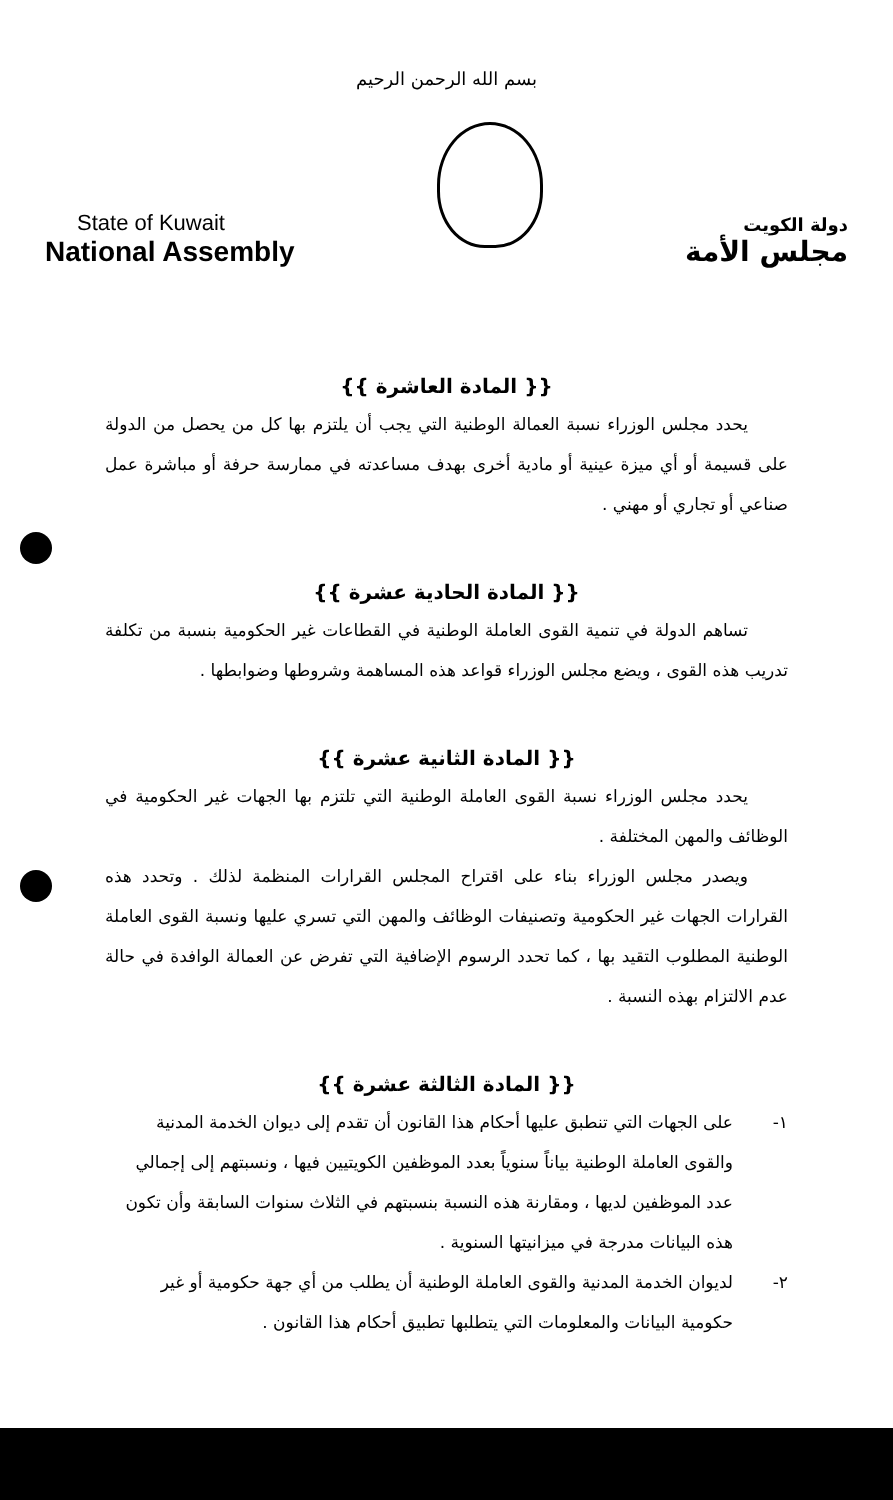بسم الله الرحمن الرحيم
State of Kuwait
National Assembly
دولة الكويت
مجلس الأمة
{{ المادة العاشرة }}
يحدد مجلس الوزراء نسبة العمالة الوطنية التي يجب أن يلتزم بها كل من يحصل من الدولة على قسيمة أو أي ميزة عينية أو مادية أخرى بهدف مساعدته في ممارسة حرفة أو مباشرة عمل صناعي أو تجاري أو مهني .
{{ المادة الحادية عشرة }}
تساهم الدولة في تنمية القوى العاملة الوطنية في القطاعات غير الحكومية بنسبة من تكلفة تدريب هذه القوى ، ويضع مجلس الوزراء قواعد هذه المساهمة وشروطها وضوابطها .
{{ المادة الثانية عشرة }}
يحدد مجلس الوزراء نسبة القوى العاملة الوطنية التي تلتزم بها الجهات غير الحكومية في الوظائف والمهن المختلفة .
ويصدر مجلس الوزراء بناء على اقتراح المجلس القرارات المنظمة لذلك . وتحدد هذه القرارات الجهات غير الحكومية وتصنيفات الوظائف والمهن التي تسري عليها ونسبة القوى العاملة الوطنية المطلوب التقيد بها ، كما تحدد الرسوم الإضافية التي تفرض عن العمالة الوافدة في حالة عدم الالتزام بهذه النسبة .
{{ المادة الثالثة عشرة }}
١- على الجهات التي تنطبق عليها أحكام هذا القانون أن تقدم إلى ديوان الخدمة المدنية والقوى العاملة الوطنية بياناً سنوياً بعدد الموظفين الكويتيين فيها ، ونسبتهم إلى إجمالي عدد الموظفين لديها ، ومقارنة هذه النسبة بنسبتهم في الثلاث سنوات السابقة وأن تكون هذه البيانات مدرجة في ميزانيتها السنوية .
٢- لديوان الخدمة المدنية والقوى العاملة الوطنية أن يطلب من أي جهة حكومية أو غير حكومية البيانات والمعلومات التي يتطلبها تطبيق أحكام هذا القانون .